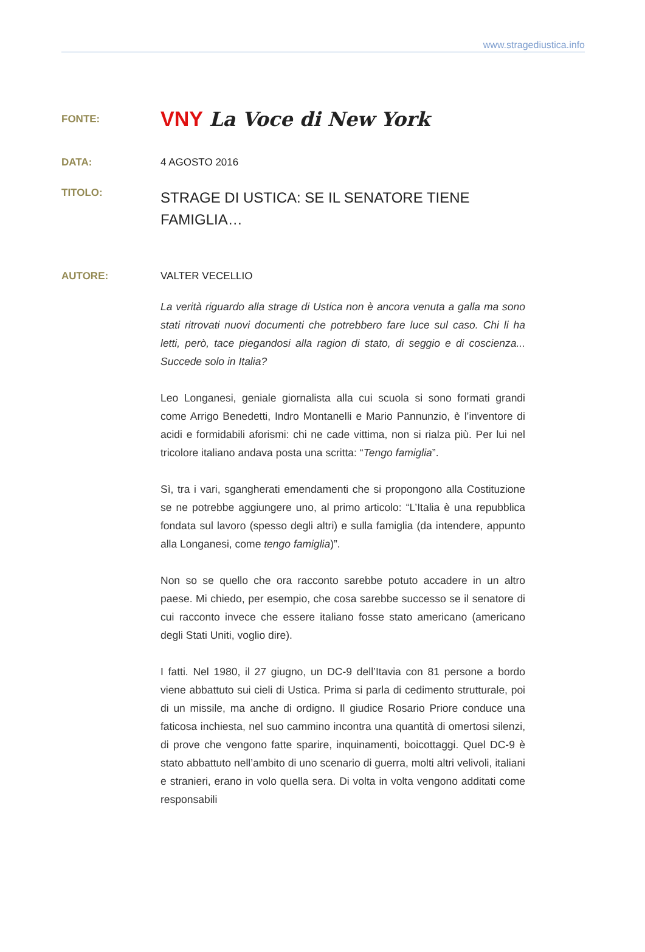www.stragediustica.info
FONTE:
VNY La Voce di New York
DATA: 4 AGOSTO 2016
TITOLO:
STRAGE DI USTICA: SE IL SENATORE TIENE FAMIGLIA…
AUTORE: VALTER VECELLIO
La verità riguardo alla strage di Ustica non è ancora venuta a galla ma sono stati ritrovati nuovi documenti che potrebbero fare luce sul caso. Chi li ha letti, però, tace piegandosi alla ragion di stato, di seggio e di coscienza... Succede solo in Italia?
Leo Longanesi, geniale giornalista alla cui scuola si sono formati grandi come Arrigo Benedetti, Indro Montanelli e Mario Pannunzio, è l’inventore di acidi e formidabili aforismi: chi ne cade vittima, non si rialza più. Per lui nel tricolore italiano andava posta una scritta: “Tengo famiglia”.
Sì, tra i vari, sgangherati emendamenti che si propongono alla Costituzione se ne potrebbe aggiungere uno, al primo articolo: “L’Italia è una repubblica fondata sul lavoro (spesso degli altri) e sulla famiglia (da intendere, appunto alla Longanesi, come tengo famiglia)”.
Non so se quello che ora racconto sarebbe potuto accadere in un altro paese. Mi chiedo, per esempio, che cosa sarebbe successo se il senatore di cui racconto invece che essere italiano fosse stato americano (americano degli Stati Uniti, voglio dire).
I fatti. Nel 1980, il 27 giugno, un DC-9 dell’Itavia con 81 persone a bordo viene abbattuto sui cieli di Ustica. Prima si parla di cedimento strutturale, poi di un missile, ma anche di ordigno. Il giudice Rosario Priore conduce una faticosa inchiesta, nel suo cammino incontra una quantità di omertosi silenzi, di prove che vengono fatte sparire, inquinamenti, boicottaggi. Quel DC-9 è stato abbattuto nell’ambito di uno scenario di guerra, molti altri velivoli, italiani e stranieri, erano in volo quella sera. Di volta in volta vengono additati come responsabili